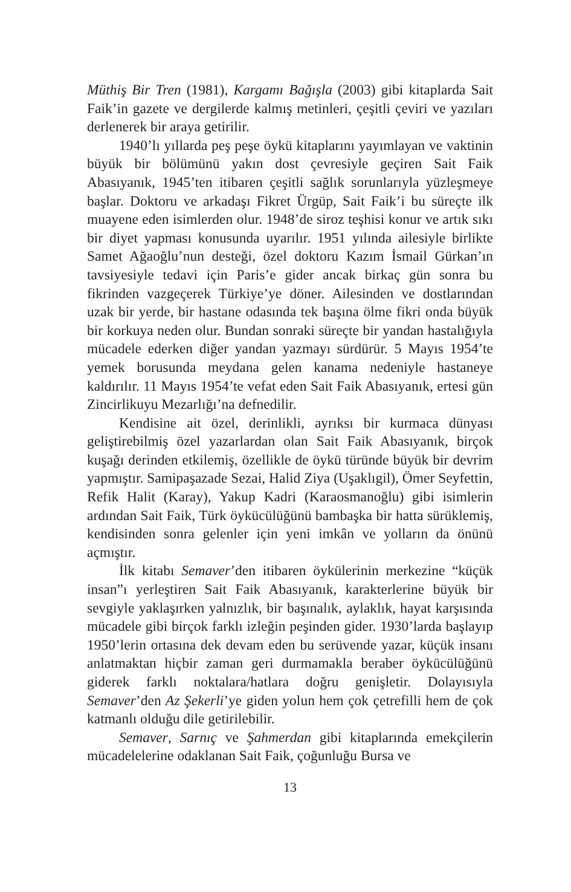Müthiş Bir Tren (1981), Kargamı Bağışla (2003) gibi kitaplarda Sait Faik’in gazete ve dergilerde kalmış metinleri, çeşitli çeviri ve yazıları derlenerek bir araya getirilir.
1940’lı yıllarda peş peşe öykü kitaplarını yayımlayan ve vaktinin büyük bir bölümünü yakın dost çevresiyle geçiren Sait Faik Abasıyanık, 1945’ten itibaren çeşitli sağlık sorunlarıyla yüzleşmeye başlar. Doktoru ve arkadaşı Fikret Ürgüp, Sait Faik’i bu süreçte ilk muayene eden isimlerden olur. 1948’de siroz teşhisi konur ve artık sıkı bir diyet yapması konusunda uyarılır. 1951 yılında ailesiyle birlikte Samet Ağaoğlu’nun desteği, özel doktoru Kazım İsmail Gürkan’ın tavsiyesiyle tedavi için Paris’e gider ancak birkaç gün sonra bu fikrinden vazgeçerek Türkiye’ye döner. Ailesinden ve dostlarından uzak bir yerde, bir hastane odasında tek başına ölme fikri onda büyük bir korkuya neden olur. Bundan sonraki süreçte bir yandan hastalığıyla mücadele ederken diğer yandan yazmayı sürdürür. 5 Mayıs 1954’te yemek borusunda meydana gelen kanama nedeniyle hastaneye kaldırılır. 11 Mayıs 1954’te vefat eden Sait Faik Abasıyanık, ertesi gün Zincirlikuyu Mezarlığı’na defnedilir.
Kendisine ait özel, derinlikli, ayrıksı bir kurmaca dünyası geliştirebilmiş özel yazarlardan olan Sait Faik Abasıyanık, birçok kuşağı derinden etkilemiş, özellikle de öykü türünde büyük bir devrim yapmıştır. Samipaşazade Sezai, Halid Ziya (Uşaklıgil), Ömer Seyfettin, Refik Halit (Karay), Yakup Kadri (Karaosmanoğlu) gibi isimlerin ardından Sait Faik, Türk öykücülüğünü bambaşka bir hatta sürüklemiş, kendisinden sonra gelenler için yeni imkân ve yolların da önünü açmıştır.
İlk kitabı Semaver’den itibaren öykülerinin merkezine “küçük insan”ı yerleştiren Sait Faik Abasıyanık, karakterlerine büyük bir sevgiyle yaklaşırken yalnızlık, bir başınalık, aylaklık, hayat karşısında mücadele gibi birçok farklı izleğin peşinden gider. 1930’larda başlayıp 1950’lerin ortasına dek devam eden bu serüvende yazar, küçük insanı anlatmaktan hiçbir zaman geri durmamakla beraber öykücülüğünü giderek farklı noktalara/hatlara doğru genişletir. Dolayısıyla Semaver’den Az Şekerli’ye giden yolun hem çok çetrefilli hem de çok katmanlı olduğu dile getirilebilir.
Semaver, Sarnıç ve Şahmerdan gibi kitaplarında emekçilerin mücadelelerine odaklanan Sait Faik, çoğunluğu Bursa ve
13